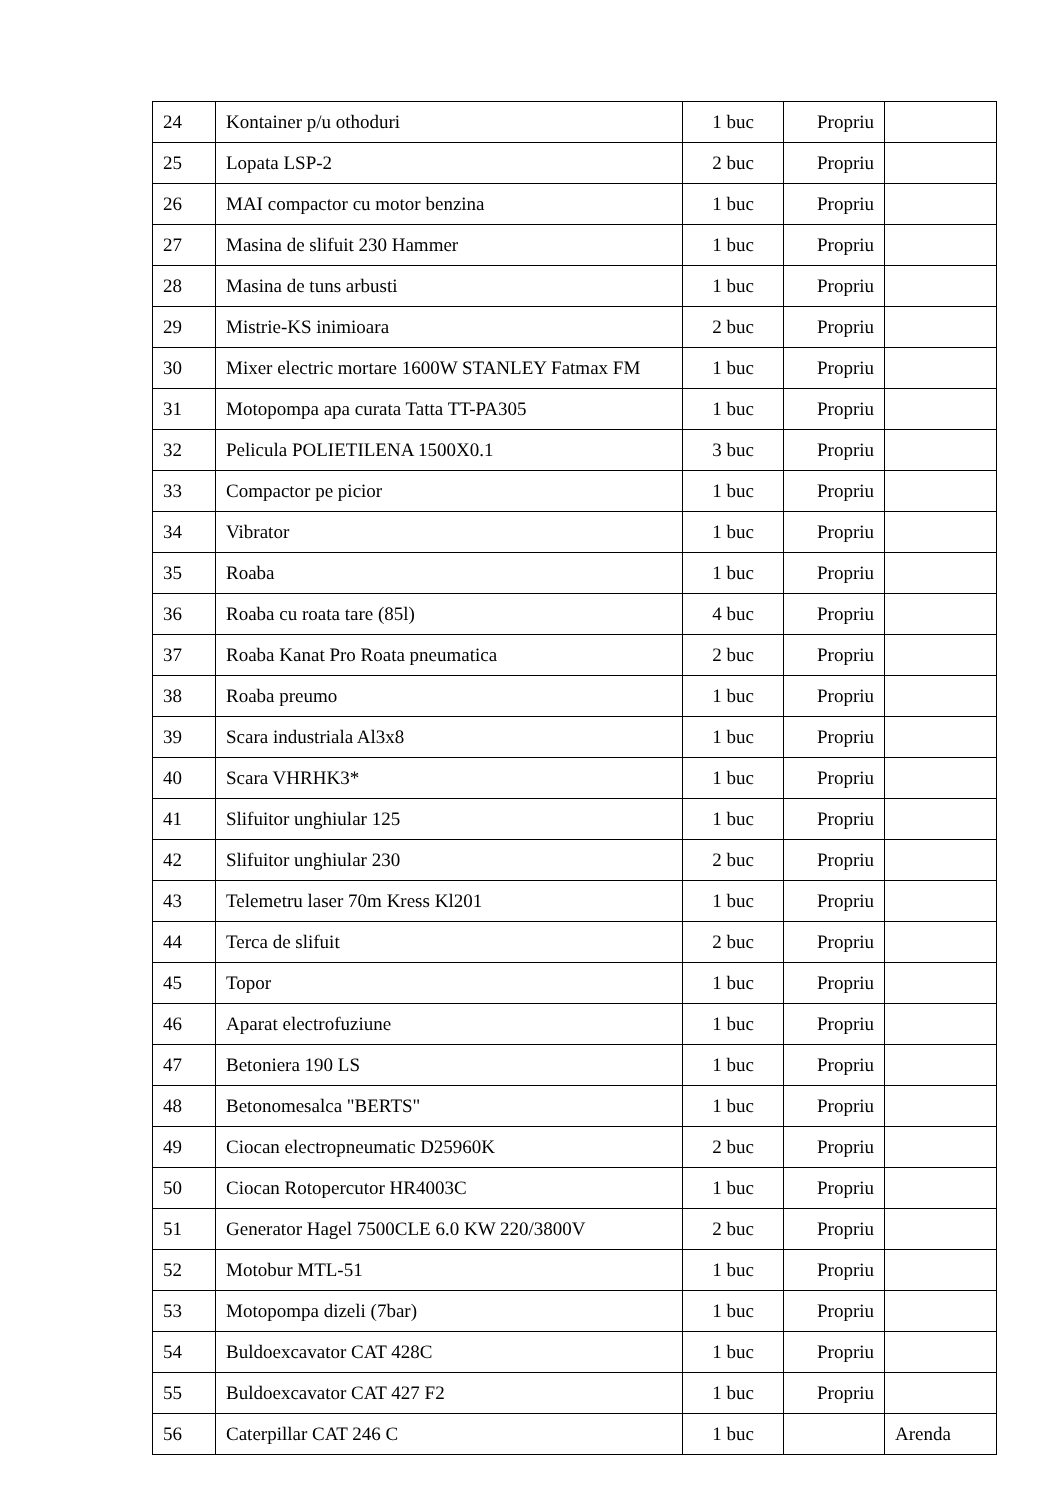| 24 | Kontainer p/u othoduri | 1 buc | Propriu | |
| 25 | Lopata LSP-2 | 2 buc | Propriu | |
| 26 | MAI compactor cu motor benzina | 1 buc | Propriu | |
| 27 | Masina de slifuit 230 Hammer | 1 buc | Propriu | |
| 28 | Masina de tuns arbusti | 1 buc | Propriu | |
| 29 | Mistrie-KS inimioara | 2 buc | Propriu | |
| 30 | Mixer electric mortare 1600W STANLEY Fatmax FM | 1 buc | Propriu | |
| 31 | Motopompa apa curata Tatta TT-PA305 | 1 buc | Propriu | |
| 32 | Pelicula POLIETILENA 1500X0.1 | 3 buc | Propriu | |
| 33 | Compactor pe picior | 1 buc | Propriu | |
| 34 | Vibrator | 1 buc | Propriu | |
| 35 | Roaba | 1 buc | Propriu | |
| 36 | Roaba cu roata tare (85l) | 4 buc | Propriu | |
| 37 | Roaba Kanat Pro Roata pneumatica | 2 buc | Propriu | |
| 38 | Roaba preumo | 1 buc | Propriu | |
| 39 | Scara industriala Al3x8 | 1 buc | Propriu | |
| 40 | Scara VHRHK3* | 1 buc | Propriu | |
| 41 | Slifuitor unghiular 125 | 1 buc | Propriu | |
| 42 | Slifuitor unghiular 230 | 2 buc | Propriu | |
| 43 | Telemetru laser 70m Kress Kl201 | 1 buc | Propriu | |
| 44 | Terca de slifuit | 2 buc | Propriu | |
| 45 | Topor | 1 buc | Propriu | |
| 46 | Aparat electrofuziune | 1 buc | Propriu | |
| 47 | Betoniera 190 LS | 1 buc | Propriu | |
| 48 | Betonomesalca "BERTS" | 1 buc | Propriu | |
| 49 | Ciocan electropneumatic D25960K | 2 buc | Propriu | |
| 50 | Ciocan Rotopercutor HR4003C | 1 buc | Propriu | |
| 51 | Generator Hagel 7500CLE 6.0 KW 220/3800V | 2 buc | Propriu | |
| 52 | Motobur MTL-51 | 1 buc | Propriu | |
| 53 | Motopompa dizeli (7bar) | 1 buc | Propriu | |
| 54 | Buldoexcavator CAT 428C | 1 buc | Propriu | |
| 55 | Buldoexcavator CAT 427 F2 | 1 buc | Propriu | |
| 56 | Caterpillar CAT 246 C | 1 buc | | Arenda |